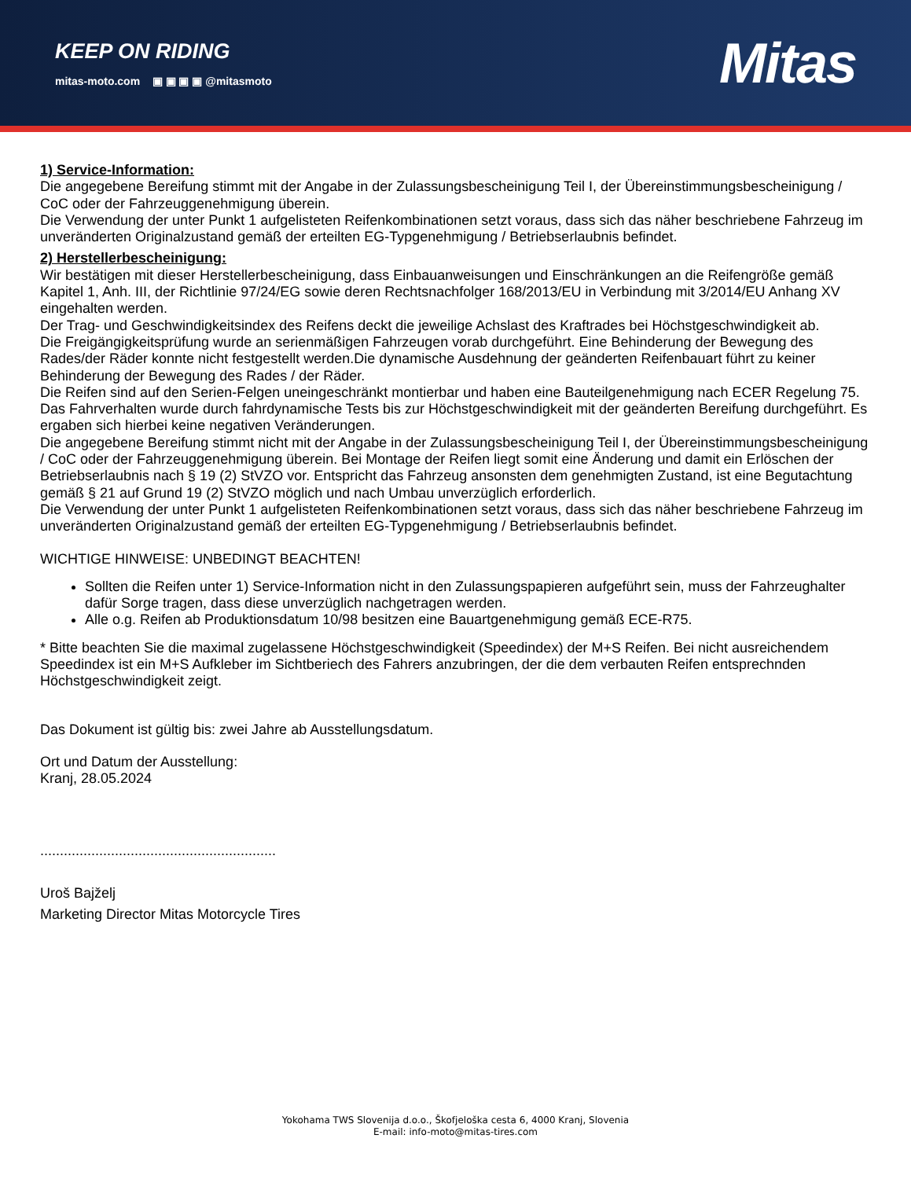KEEP ON RIDING
mitas-moto.com ▣ ▣ ▣ ▣ @mitasmoto
Mitas
1) Service-Information:
Die angegebene Bereifung stimmt mit der Angabe in der Zulassungsbescheinigung Teil I, der Übereinstimmungsbescheinigung / CoC oder der Fahrzeuggenehmigung überein.
Die Verwendung der unter Punkt 1 aufgelisteten Reifenkombinationen setzt voraus, dass sich das näher beschriebene Fahrzeug im unveränderten Originalzustand gemäß der erteilten EG-Typgenehmigung / Betriebserlaubnis befindet.
2) Herstellerbescheinigung:
Wir bestätigen mit dieser Herstellerbescheinigung, dass Einbauanweisungen und Einschränkungen an die Reifengröße gemäß Kapitel 1, Anh. III, der Richtlinie 97/24/EG sowie deren Rechtsnachfolger 168/2013/EU in Verbindung mit 3/2014/EU Anhang XV eingehalten werden.
Der Trag- und Geschwindigkeitsindex des Reifens deckt die jeweilige Achslast des Kraftrades bei Höchstgeschwindigkeit ab.
Die Freigängigkeitsprüfung wurde an serienmäßigen Fahrzeugen vorab durchgeführt. Eine Behinderung der Bewegung des Rades/der Räder konnte nicht festgestellt werden.Die dynamische Ausdehnung der geänderten Reifenbauart führt zu keiner Behinderung der Bewegung des Rades / der Räder.
Die Reifen sind auf den Serien-Felgen uneingeschränkt montierbar und haben eine Bauteilgenehmigung nach ECER Regelung 75.
Das Fahrverhalten wurde durch fahrdynamische Tests bis zur Höchstgeschwindigkeit mit der geänderten Bereifung durchgeführt. Es ergaben sich hierbei keine negativen Veränderungen.
Die angegebene Bereifung stimmt nicht mit der Angabe in der Zulassungsbescheinigung Teil I, der Übereinstimmungsbescheinigung / CoC oder der Fahrzeuggenehmigung überein. Bei Montage der Reifen liegt somit eine Änderung und damit ein Erlöschen der Betriebserlaubnis nach § 19 (2) StVZO vor. Entspricht das Fahrzeug ansonsten dem genehmigten Zustand, ist eine Begutachtung gemäß § 21 auf Grund 19 (2) StVZO möglich und nach Umbau unverzüglich erforderlich.
Die Verwendung der unter Punkt 1 aufgelisteten Reifenkombinationen setzt voraus, dass sich das näher beschriebene Fahrzeug im unveränderten Originalzustand gemäß der erteilten EG-Typgenehmigung / Betriebserlaubnis befindet.
WICHTIGE HINWEISE: UNBEDINGT BEACHTEN!
Sollten die Reifen unter 1) Service-Information nicht in den Zulassungspapieren aufgeführt sein, muss der Fahrzeughalter dafür Sorge tragen, dass diese unverzüglich nachgetragen werden.
Alle o.g. Reifen ab Produktionsdatum 10/98 besitzen eine Bauartgenehmigung gemäß ECE-R75.
* Bitte beachten Sie die maximal zugelassene Höchstgeschwindigkeit (Speedindex) der M+S Reifen. Bei nicht ausreichendem Speedindex ist ein M+S Aufkleber im Sichtberiech des Fahrers anzubringen, der die dem verbauten Reifen entsprechnden Höchstgeschwindigkeit zeigt.
Das Dokument ist gültig bis: zwei Jahre ab Ausstellungsdatum.
Ort und Datum der Ausstellung:
Kranj, 28.05.2024
............................................................
Uroš Bajželj
Marketing Director Mitas Motorcycle Tires
Yokohama TWS Slovenija d.o.o., Škofjeloška cesta 6, 4000 Kranj, Slovenia
E-mail: info-moto@mitas-tires.com